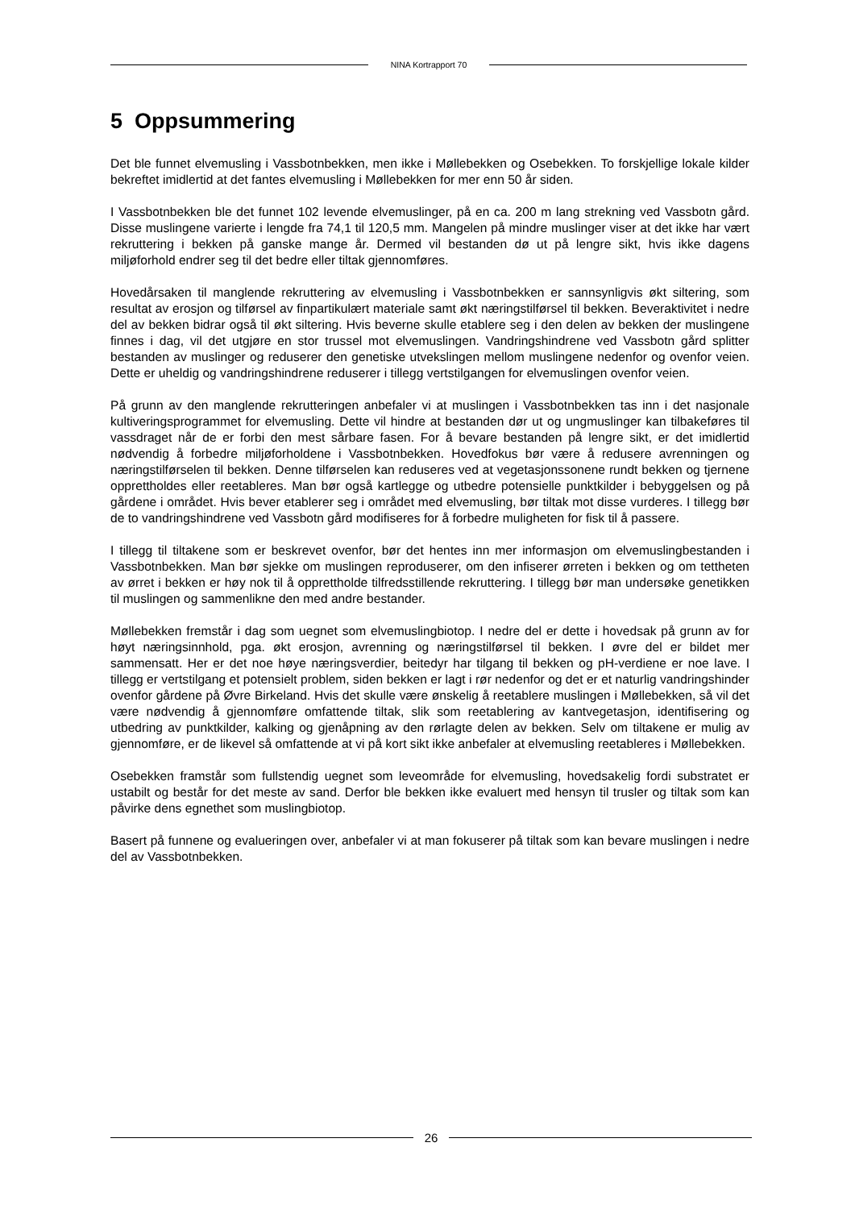NINA Kortrapport 70
5 Oppsummering
Det ble funnet elvemusling i Vassbotnbekken, men ikke i Møllebekken og Osebekken. To forskjellige lokale kilder bekreftet imidlertid at det fantes elvemusling i Møllebekken for mer enn 50 år siden.
I Vassbotnbekken ble det funnet 102 levende elvemuslinger, på en ca. 200 m lang strekning ved Vassbotn gård. Disse muslingene varierte i lengde fra 74,1 til 120,5 mm. Mangelen på mindre muslinger viser at det ikke har vært rekruttering i bekken på ganske mange år. Dermed vil bestanden dø ut på lengre sikt, hvis ikke dagens miljøforhold endrer seg til det bedre eller tiltak gjennomføres.
Hovedårsaken til manglende rekruttering av elvemusling i Vassbotnbekken er sannsynligvis økt siltering, som resultat av erosjon og tilførsel av finpartikulært materiale samt økt næringstilførsel til bekken. Beveraktivitet i nedre del av bekken bidrar også til økt siltering. Hvis beverne skulle etablere seg i den delen av bekken der muslingene finnes i dag, vil det utgjøre en stor trussel mot elvemuslingen. Vandringshindrene ved Vassbotn gård splitter bestanden av muslinger og reduserer den genetiske utvekslingen mellom muslingene nedenfor og ovenfor veien. Dette er uheldig og vandringshindrene reduserer i tillegg vertstilgangen for elvemuslingen ovenfor veien.
På grunn av den manglende rekrutteringen anbefaler vi at muslingen i Vassbotnbekken tas inn i det nasjonale kultiveringsprogrammet for elvemusling. Dette vil hindre at bestanden dør ut og ungmuslinger kan tilbakeføres til vassdraget når de er forbi den mest sårbare fasen. For å bevare bestanden på lengre sikt, er det imidlertid nødvendig å forbedre miljøforholdene i Vassbotnbekken. Hovedfokus bør være å redusere avrenningen og næringstilførselen til bekken. Denne tilførselen kan reduseres ved at vegetasjonssonene rundt bekken og tjernene opprettholdes eller reetableres. Man bør også kartlegge og utbedre potensielle punktkilder i bebyggelsen og på gårdene i området. Hvis bever etablerer seg i området med elvemusling, bør tiltak mot disse vurderes. I tillegg bør de to vandringshindrene ved Vassbotn gård modifiseres for å forbedre muligheten for fisk til å passere.
I tillegg til tiltakene som er beskrevet ovenfor, bør det hentes inn mer informasjon om elvemuslingbestanden i Vassbotnbekken. Man bør sjekke om muslingen reproduserer, om den infiserer ørreten i bekken og om tettheten av ørret i bekken er høy nok til å opprettholde tilfredsstillende rekruttering. I tillegg bør man undersøke genetikken til muslingen og sammenlikne den med andre bestander.
Møllebekken fremstår i dag som uegnet som elvemuslingbiotop. I nedre del er dette i hovedsak på grunn av for høyt næringsinnhold, pga. økt erosjon, avrenning og næringstilførsel til bekken. I øvre del er bildet mer sammensatt. Her er det noe høye næringsverdier, beitedyr har tilgang til bekken og pH-verdiene er noe lave. I tillegg er vertstilgang et potensielt problem, siden bekken er lagt i rør nedenfor og det er et naturlig vandringshinder ovenfor gårdene på Øvre Birkeland. Hvis det skulle være ønskelig å reetablere muslingen i Møllebekken, så vil det være nødvendig å gjennomføre omfattende tiltak, slik som reetablering av kantvegetasjon, identifisering og utbedring av punktkilder, kalking og gjenåpning av den rørlagte delen av bekken. Selv om tiltakene er mulig av gjennomføre, er de likevel så omfattende at vi på kort sikt ikke anbefaler at elvemusling reetableres i Møllebekken.
Osebekken framstår som fullstendig uegnet som leveområde for elvemusling, hovedsakelig fordi substratet er ustabilt og består for det meste av sand. Derfor ble bekken ikke evaluert med hensyn til trusler og tiltak som kan påvirke dens egnethet som muslingbiotop.
Basert på funnene og evalueringen over, anbefaler vi at man fokuserer på tiltak som kan bevare muslingen i nedre del av Vassbotnbekken.
26